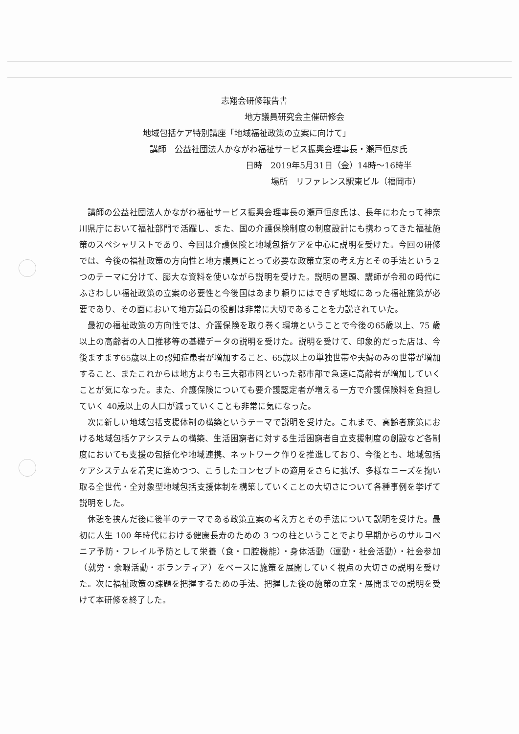志翔会研修報告書
地方議員研究会主催研修会
地域包括ケア特別講座「地域福祉政策の立案に向けて」
講師　公益社団法人かながわ福祉サービス振興会理事長・瀬戸恒彦氏
日時　2019年5月31日（金）14時～16時半
場所　リファレンス駅東ビル（福岡市）
講師の公益社団法人かながわ福祉サービス振興会理事長の瀬戸恒彦氏は、長年にわたって神奈川県庁において福祉部門で活躍し、また、国の介護保険制度の制度設計にも携わってきた福祉施策のスペシャリストであり、今回は介護保険と地域包括ケアを中心に説明を受けた。今回の研修では、今後の福祉政策の方向性と地方議員にとって必要な政策立案の考え方とその手法という２つのテーマに分けて、膨大な資料を使いながら説明を受けた。説明の冒頭、講師が令和の時代にふさわしい福祉政策の立案の必要性と今後国はあまり頼りにはできず地域にあった福祉施策が必要であり、その面において地方議員の役割は非常に大切であることを力説されていた。
最初の福祉政策の方向性では、介護保険を取り巻く環境ということで今後の65歳以上、75 歳以上の高齢者の人口推移等の基礎データの説明を受けた。説明を受けて、印象的だった店は、今後ますます65歳以上の認知症患者が増加すること、65歳以上の単独世帯や夫婦のみの世帯が増加すること、またこれからは地方よりも三大都市圏といった都市部で急速に高齢者が増加していくことが気になった。また、介護保険についても要介護認定者が増える一方で介護保険料を負担していく 40歳以上の人口が減っていくことも非常に気になった。
次に新しい地域包括支援体制の構築というテーマで説明を受けた。これまで、高齢者施策における地域包括ケアシステムの構築、生活困窮者に対する生活困窮者自立支援制度の創設など各制度においても支援の包括化や地域連携、ネットワーク作りを推進しており、今後とも、地域包括ケアシステムを着実に進めつつ、こうしたコンセプトの適用をさらに拡げ、多様なニーズを掬い取る全世代・全対象型地域包括支援体制を構築していくことの大切さについて各種事例を挙げて説明をした。
休憩を挟んだ後に後半のテーマである政策立案の考え方とその手法について説明を受けた。最初に人生 100 年時代における健康長寿のための 3 つの柱ということでより早期からのサルコペニア予防・フレイル予防として栄養（食・口腔機能）・身体活動（運動・社会活動）・社会参加（就労・余暇活動・ボランティア）をベースに施策を展開していく視点の大切さの説明を受けた。次に福祉政策の課題を把握するための手法、把握した後の施策の立案・展開までの説明を受けて本研修を終了した。